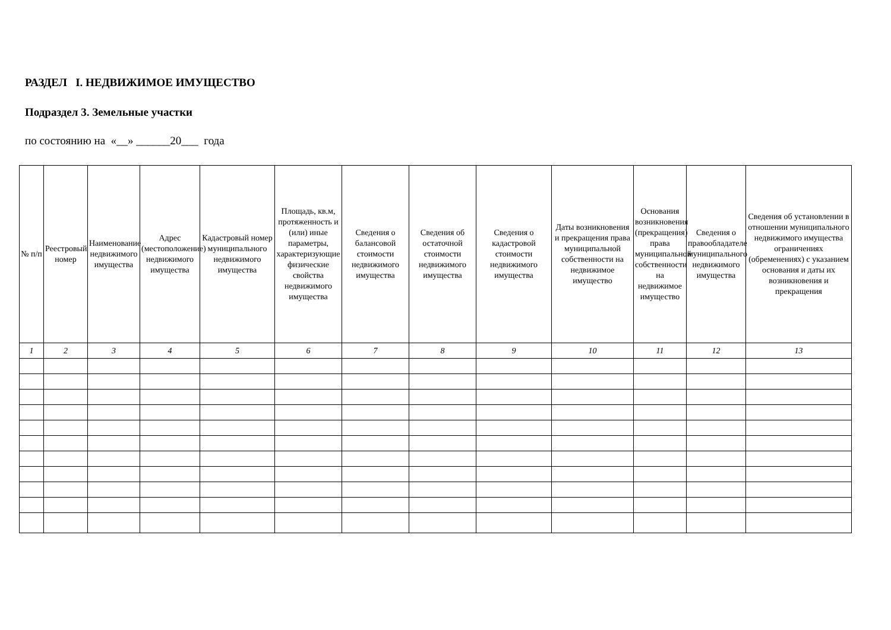РАЗДЕЛ I. НЕДВИЖИМОЕ ИМУЩЕСТВО
Подраздел 3. Земельные участки
по состоянию на «__» ______20___ года
| № п/п | Реестровый номер | Наименование недвижимого имущества | Адрес (местоположение) недвижимого имущества | Кадастровый номер муниципального недвижимого имущества | Площадь, кв.м, протяженность и (или) иные параметры, характеризующие физические свойства недвижимого имущества | Сведения о балансовой стоимости недвижимого имущества | Сведения об остаточной стоимости недвижимого имущества | Сведения о кадастровой стоимости недвижимого имущества | Даты возникновения и прекращения права муниципальной собственности на недвижимое имущество | Основания возникновения (прекращения) права муниципальной собственности на недвижимое имущество | Сведения о правообладателе муниципального недвижимого имущества | Сведения об установлении в отношении муниципального недвижимого имущества ограничениях (обременениях) с указанием основания и даты их возникновения и прекращения |
| --- | --- | --- | --- | --- | --- | --- | --- | --- | --- | --- | --- | --- |
| 1 | 2 | 3 | 4 | 5 | 6 | 7 | 8 | 9 | 10 | 11 | 12 | 13 |